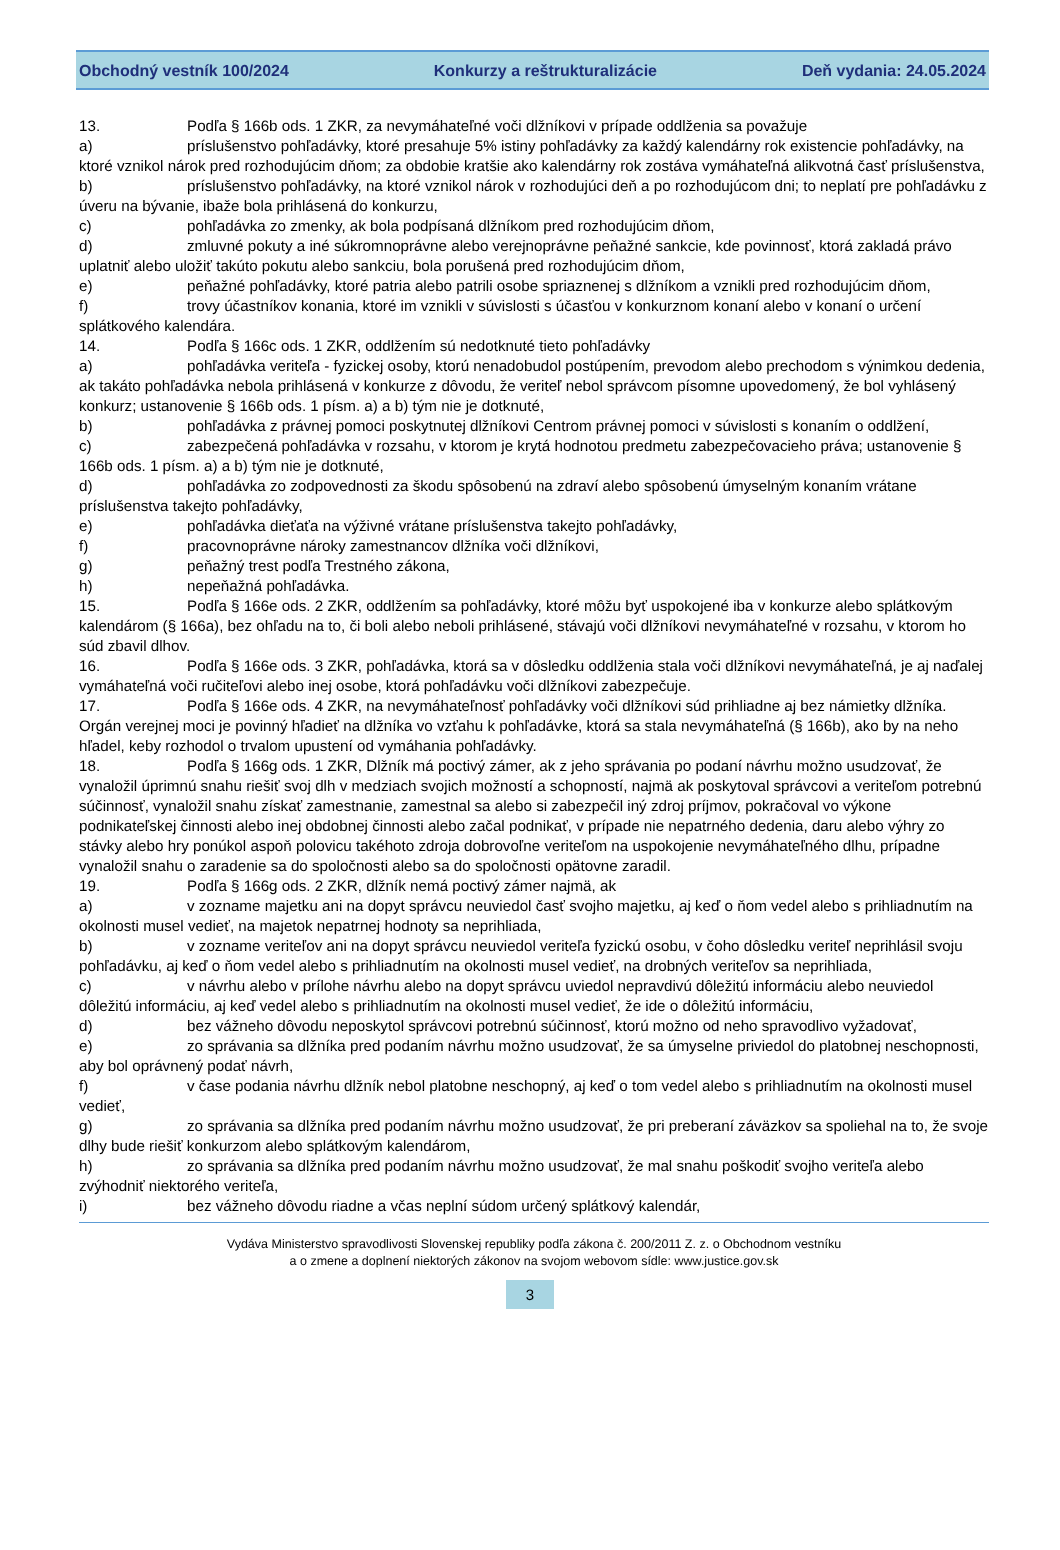Obchodný vestník 100/2024 Konkurzy a reštrukturalizácie Deň vydania: 24.05.2024
13. Podľa § 166b ods. 1 ZKR, za nevymáhateľné voči dlžníkovi v prípade oddlženia sa považuje
a) príslušenstvo pohľadávky, ktoré presahuje 5% istiny pohľadávky za každý kalendárny rok existencie pohľadávky, na ktoré vznikol nárok pred rozhodujúcim dňom; za obdobie kratšie ako kalendárny rok zostáva vymáhateľná alikvotná časť príslušenstva,
b) príslušenstvo pohľadávky, na ktoré vznikol nárok v rozhodujúci deň a po rozhodujúcom dni; to neplatí pre pohľadávku z úveru na bývanie, ibaže bola prihlásená do konkurzu,
c) pohľadávka zo zmenky, ak bola podpísaná dlžníkom pred rozhodujúcim dňom,
d) zmluvné pokuty a iné súkromnoprávne alebo verejnoprávne peňažné sankcie, kde povinnosť, ktorá zakladá právo uplatniť alebo uložiť takúto pokutu alebo sankciu, bola porušená pred rozhodujúcim dňom,
e) peňažné pohľadávky, ktoré patria alebo patrili osobe spriaznenej s dlžníkom a vznikli pred rozhodujúcim dňom,
f) trovy účastníkov konania, ktoré im vznikli v súvislosti s účasťou v konkurznom konaní alebo v konaní o určení splátkového kalendára.
14. Podľa § 166c ods. 1 ZKR, oddlžením sú nedotknuté tieto pohľadávky
a) pohľadávka veriteľa - fyzickej osoby, ktorú nenadobudol postúpením, prevodom alebo prechodom s výnimkou dedenia, ak takáto pohľadávka nebola prihlásená v konkurze z dôvodu, že veriteľ nebol správcom písomne upovedomený, že bol vyhlásený konkurz; ustanovenie § 166b ods. 1 písm. a) a b) tým nie je dotknuté,
b) pohľadávka z právnej pomoci poskytnutej dlžníkovi Centrom právnej pomoci v súvislosti s konaním o oddlžení,
c) zabezpečená pohľadávka v rozsahu, v ktorom je krytá hodnotou predmetu zabezpečovacieho práva; ustanovenie § 166b ods. 1 písm. a) a b) tým nie je dotknuté,
d) pohľadávka zo zodpovednosti za škodu spôsobenú na zdraví alebo spôsobenú úmyselným konaním vrátane príslušenstva takejto pohľadávky,
e) pohľadávka dieťaťa na výživné vrátane príslušenstva takejto pohľadávky,
f) pracovnoprávne nároky zamestnancov dlžníka voči dlžníkovi,
g) peňažný trest podľa Trestného zákona,
h) nepeňažná pohľadávka.
15. Podľa § 166e ods. 2 ZKR, oddlžením sa pohľadávky, ktoré môžu byť uspokojené iba v konkurze alebo splátkovým kalendárom (§ 166a), bez ohľadu na to, či boli alebo neboli prihlásené, stávajú voči dlžníkovi nevymáhateľné v rozsahu, v ktorom ho súd zbavil dlhov.
16. Podľa § 166e ods. 3 ZKR, pohľadávka, ktorá sa v dôsledku oddlženia stala voči dlžníkovi nevymáhateľná, je aj naďalej vymáhateľná voči ručiteľovi alebo inej osobe, ktorá pohľadávku voči dlžníkovi zabezpečuje.
17. Podľa § 166e ods. 4 ZKR, na nevymáhateľnosť pohľadávky voči dlžníkovi súd prihliadne aj bez námietky dlžníka. Orgán verejnej moci je povinný hľadieť na dlžníka vo vzťahu k pohľadávke, ktorá sa stala nevymáhateľná (§ 166b), ako by na neho hľadel, keby rozhodol o trvalom upustení od vymáhania pohľadávky.
18. Podľa § 166g ods. 1 ZKR, Dlžník má poctivý zámer, ak z jeho správania po podaní návrhu možno usudzovať, že vynaložil úprimnú snahu riešiť svoj dlh v medziach svojich možností a schopností, najmä ak poskytoval správcovi a veriteľom potrebnú súčinnosť, vynaložil snahu získať zamestnanie, zamestnal sa alebo si zabezpečil iný zdroj príjmov, pokračoval vo výkone podnikateľskej činnosti alebo inej obdobnej činnosti alebo začal podnikať, v prípade nie nepatrného dedenia, daru alebo výhry zo stávky alebo hry ponúkol aspoň polovicu takéhoto zdroja dobrovoľne veriteľom na uspokojenie nevymáhateľného dlhu, prípadne vynaložil snahu o zaradenie sa do spoločnosti alebo sa do spoločnosti opätovne zaradil.
19. Podľa § 166g ods. 2 ZKR, dlžník nemá poctivý zámer najmä, ak
a) v zozname majetku ani na dopyt správcu neuviedol časť svojho majetku, aj keď o ňom vedel alebo s prihliadnutím na okolnosti musel vedieť, na majetok nepatrnej hodnoty sa neprihliada,
b) v zozname veriteľov ani na dopyt správcu neuviedol veriteľa fyzickú osobu, v čoho dôsledku veriteľ neprihlásil svoju pohľadávku, aj keď o ňom vedel alebo s prihliadnutím na okolnosti musel vedieť, na drobných veriteľov sa neprihliada,
c) v návrhu alebo v prílohe návrhu alebo na dopyt správcu uviedol nepravdivú dôležitú informáciu alebo neuviedol dôležitú informáciu, aj keď vedel alebo s prihliadnutím na okolnosti musel vedieť, že ide o dôležitú informáciu,
d) bez vážneho dôvodu neposkytol správcovi potrebnú súčinnosť, ktorú možno od neho spravodlivo vyžadovať,
e) zo správania sa dlžníka pred podaním návrhu možno usudzovať, že sa úmyselne priviedol do platobnej neschopnosti, aby bol oprávnený podať návrh,
f) v čase podania návrhu dlžník nebol platobne neschopný, aj keď o tom vedel alebo s prihliadnutím na okolnosti musel vedieť,
g) zo správania sa dlžníka pred podaním návrhu možno usudzovať, že pri preberaní záväzkov sa spoliehal na to, že svoje dlhy bude riešiť konkurzom alebo splátkovým kalendárom,
h) zo správania sa dlžníka pred podaním návrhu možno usudzovať, že mal snahu poškodiť svojho veriteľa alebo zvýhodniť niektorého veriteľa,
i) bez vážneho dôvodu riadne a včas neplní súdom určený splátkový kalendár,
Vydáva Ministerstvo spravodlivosti Slovenskej republiky podľa zákona č. 200/2011 Z. z. o Obchodnom vestníku
a o zmene a doplnení niektorých zákonov na svojom webovom sídle: www.justice.gov.sk
3